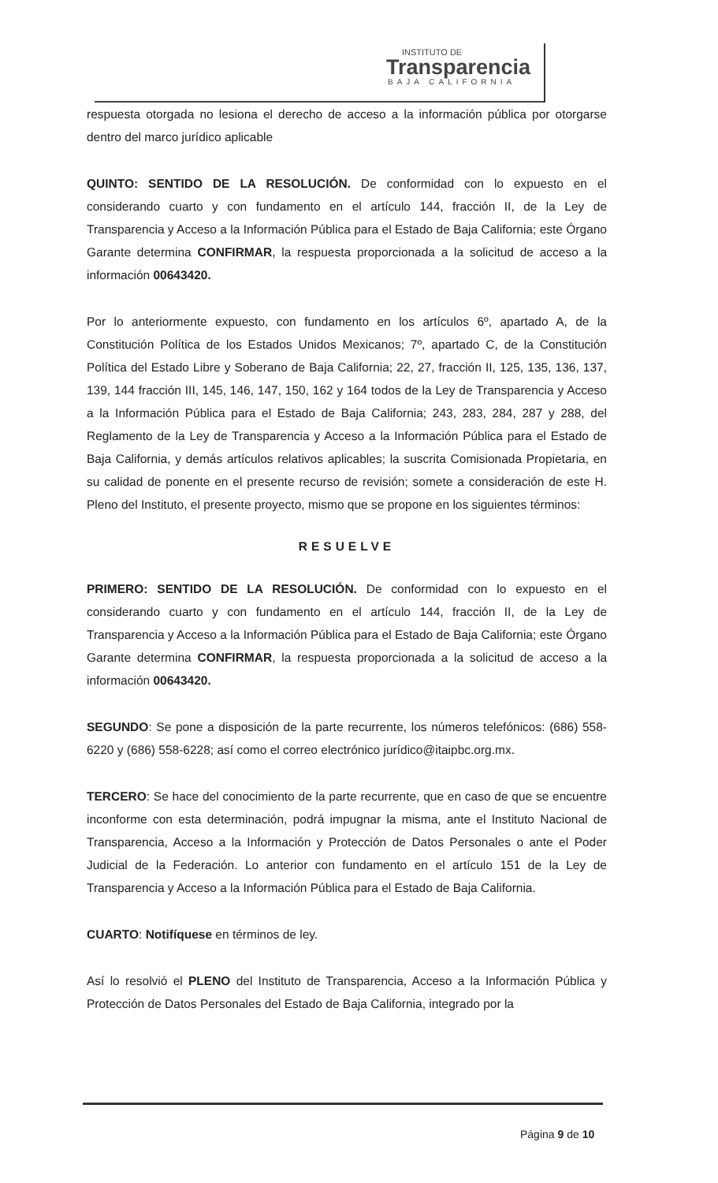INSTITUTO DE
Transparencia
BAJA CALIFORNIA
respuesta otorgada no lesiona el derecho de acceso a la información pública por otorgarse dentro del marco jurídico aplicable
QUINTO: SENTIDO DE LA RESOLUCIÓN. De conformidad con lo expuesto en el considerando cuarto y con fundamento en el artículo 144, fracción II, de la Ley de Transparencia y Acceso a la Información Pública para el Estado de Baja California; este Órgano Garante determina CONFIRMAR, la respuesta proporcionada a la solicitud de acceso a la información 00643420.
Por lo anteriormente expuesto, con fundamento en los artículos 6º, apartado A, de la Constitución Política de los Estados Unidos Mexicanos; 7º, apartado C, de la Constitución Política del Estado Libre y Soberano de Baja California; 22, 27, fracción II, 125, 135, 136, 137, 139, 144 fracción III, 145, 146, 147, 150, 162 y 164 todos de la Ley de Transparencia y Acceso a la Información Pública para el Estado de Baja California; 243, 283, 284, 287 y 288, del Reglamento de la Ley de Transparencia y Acceso a la Información Pública para el Estado de Baja California, y demás artículos relativos aplicables; la suscrita Comisionada Propietaria, en su calidad de ponente en el presente recurso de revisión; somete a consideración de este H. Pleno del Instituto, el presente proyecto, mismo que se propone en los siguientes términos:
RESUELVE
PRIMERO: SENTIDO DE LA RESOLUCIÓN. De conformidad con lo expuesto en el considerando cuarto y con fundamento en el artículo 144, fracción II, de la Ley de Transparencia y Acceso a la Información Pública para el Estado de Baja California; este Órgano Garante determina CONFIRMAR, la respuesta proporcionada a la solicitud de acceso a la información 00643420.
SEGUNDO: Se pone a disposición de la parte recurrente, los números telefónicos: (686) 558-6220 y (686) 558-6228; así como el correo electrónico jurídico@itaipbc.org.mx.
TERCERO: Se hace del conocimiento de la parte recurrente, que en caso de que se encuentre inconforme con esta determinación, podrá impugnar la misma, ante el Instituto Nacional de Transparencia, Acceso a la Información y Protección de Datos Personales o ante el Poder Judicial de la Federación. Lo anterior con fundamento en el artículo 151 de la Ley de Transparencia y Acceso a la Información Pública para el Estado de Baja California.
CUARTO: Notifíquese en términos de ley.
Así lo resolvió el PLENO del Instituto de Transparencia, Acceso a la Información Pública y Protección de Datos Personales del Estado de Baja California, integrado por la
Página 9 de 10